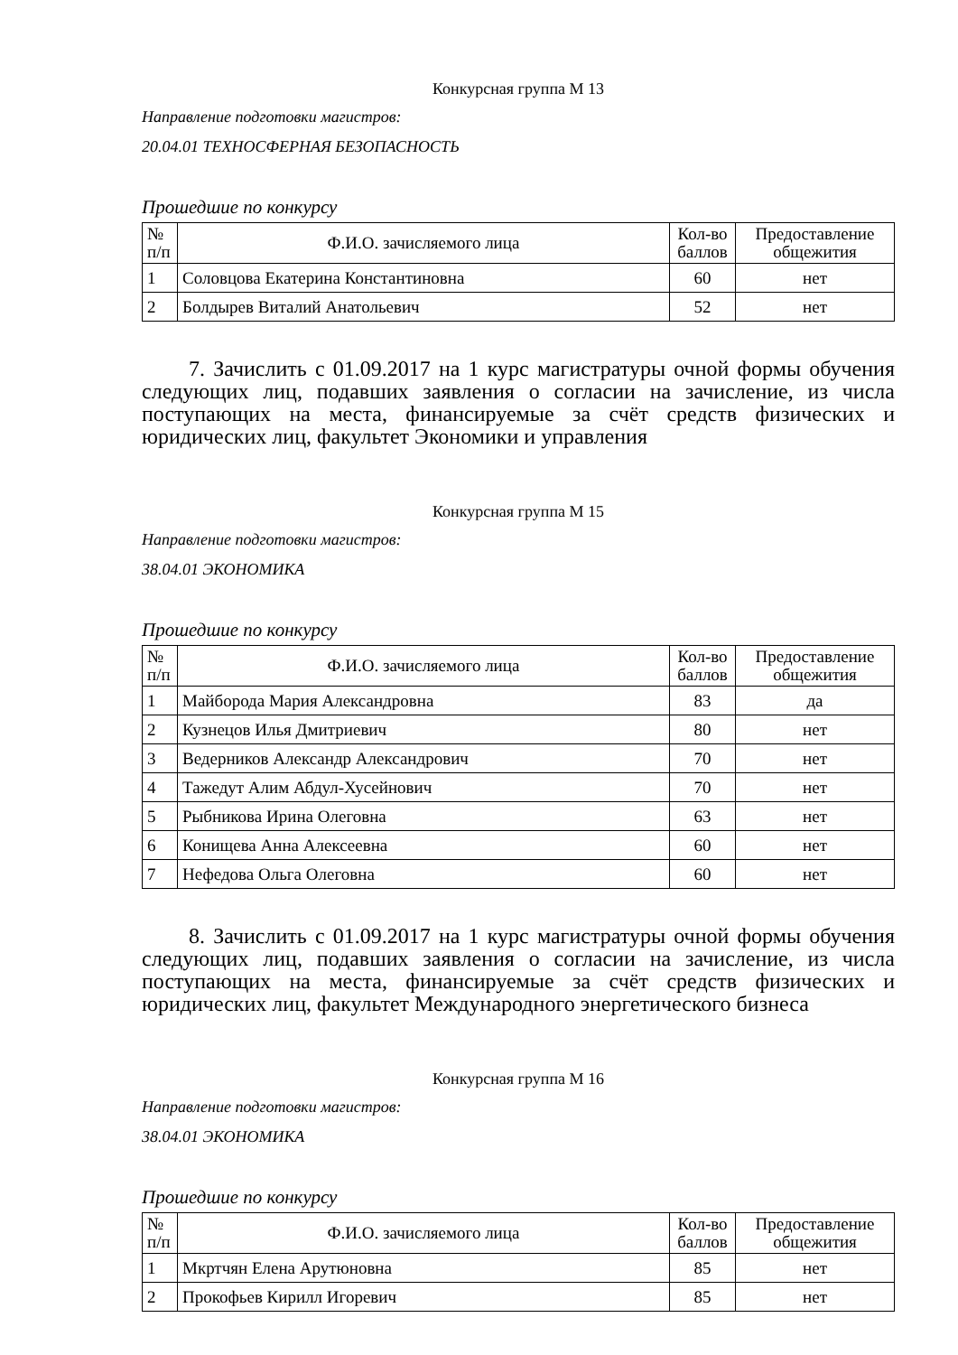Конкурсная группа М 13
Направление подготовки магистров:
20.04.01 ТЕХНОСФЕРНАЯ БЕЗОПАСНОСТЬ
Прошедшие по конкурсу
| № п/п | Ф.И.О. зачисляемого лица | Кол-во баллов | Предоставление общежития |
| --- | --- | --- | --- |
| 1 | Соловцова Екатерина Константиновна | 60 | нет |
| 2 | Болдырев Виталий Анатольевич | 52 | нет |
7. Зачислить с 01.09.2017 на 1 курс магистратуры очной формы обучения следующих лиц, подавших заявления о согласии на зачисление, из числа поступающих на места, финансируемые за счёт средств физических и юридических лиц, факультет Экономики и управления
Конкурсная группа М 15
Направление подготовки магистров:
38.04.01 ЭКОНОМИКА
Прошедшие по конкурсу
| № п/п | Ф.И.О. зачисляемого лица | Кол-во баллов | Предоставление общежития |
| --- | --- | --- | --- |
| 1 | Майборода Мария Александровна | 83 | да |
| 2 | Кузнецов Илья Дмитриевич | 80 | нет |
| 3 | Ведерников Александр Александрович | 70 | нет |
| 4 | Тажедут Алим Абдул-Хусейнович | 70 | нет |
| 5 | Рыбникова Ирина Олеговна | 63 | нет |
| 6 | Конищева Анна Алексеевна | 60 | нет |
| 7 | Нефедова Ольга Олеговна | 60 | нет |
8. Зачислить с 01.09.2017 на 1 курс магистратуры очной формы обучения следующих лиц, подавших заявления о согласии на зачисление, из числа поступающих на места, финансируемые за счёт средств физических и юридических лиц, факультет Международного энергетического бизнеса
Конкурсная группа М 16
Направление подготовки магистров:
38.04.01 ЭКОНОМИКА
Прошедшие по конкурсу
| № п/п | Ф.И.О. зачисляемого лица | Кол-во баллов | Предоставление общежития |
| --- | --- | --- | --- |
| 1 | Мкртчян Елена Арутюновна | 85 | нет |
| 2 | Прокофьев Кирилл Игоревич | 85 | нет |